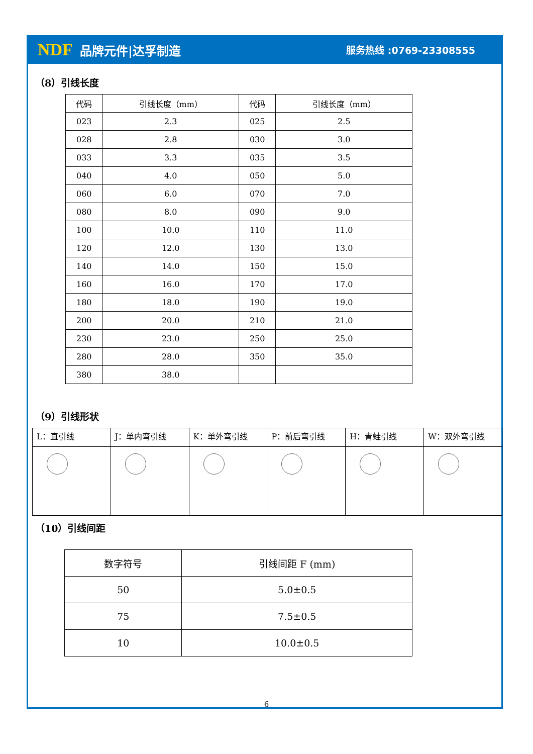NDF 品牌元件|达孚制造
服务热线 :0769-23308555
（8）引线长度
| 代码 | 引线长度（mm） | 代码 | 引线长度（mm） |
| --- | --- | --- | --- |
| 023 | 2.3 | 025 | 2.5 |
| 028 | 2.8 | 030 | 3.0 |
| 033 | 3.3 | 035 | 3.5 |
| 040 | 4.0 | 050 | 5.0 |
| 060 | 6.0 | 070 | 7.0 |
| 080 | 8.0 | 090 | 9.0 |
| 100 | 10.0 | 110 | 11.0 |
| 120 | 12.0 | 130 | 13.0 |
| 140 | 14.0 | 150 | 15.0 |
| 160 | 16.0 | 170 | 17.0 |
| 180 | 18.0 | 190 | 19.0 |
| 200 | 20.0 | 210 | 21.0 |
| 230 | 23.0 | 250 | 25.0 |
| 280 | 28.0 | 350 | 35.0 |
| 380 | 38.0 | | |
（9）引线形状
| L：直引线 | J：单内弯引线 | K：单外弯引线 | P：前后弯引线 | H：青蛙引线 | W：双外弯引线 |
（10）引线间距
| 数字符号 | 引线间距 F (mm) |
| --- | --- |
| 50 | 5.0±0.5 |
| 75 | 7.5±0.5 |
| 10 | 10.0±0.5 |
6